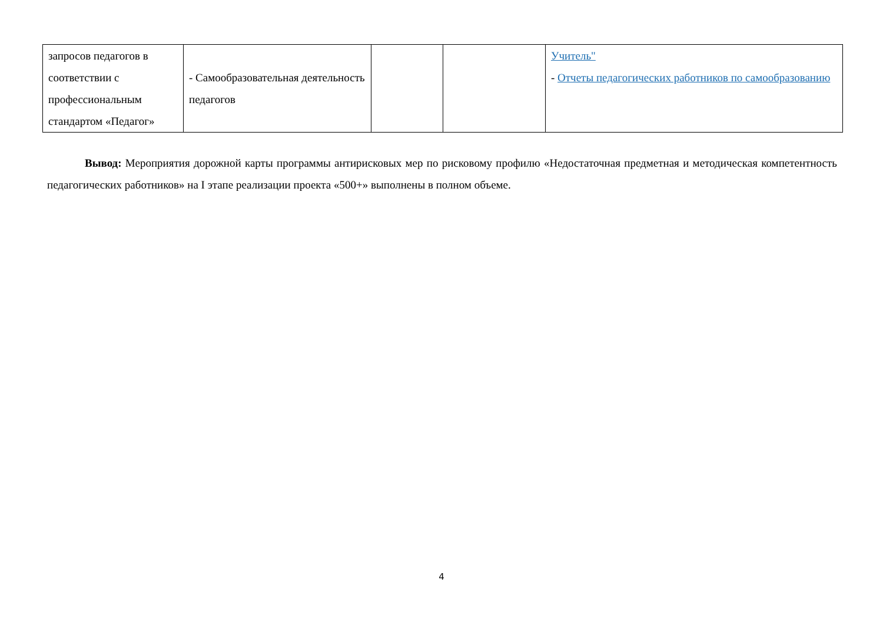| запросов педагогов в соответствии с профессиональным стандартом «Педагог» | - Самообразовательная деятельность педагогов | | | Учитель" - Отчеты педагогических работников по самообразованию |
Вывод: Мероприятия дорожной карты программы антирисковых мер по рисковому профилю «Недостаточная предметная и методическая компетентность педагогических работников» на I этапе реализации проекта «500+» выполнены в полном объеме.
4